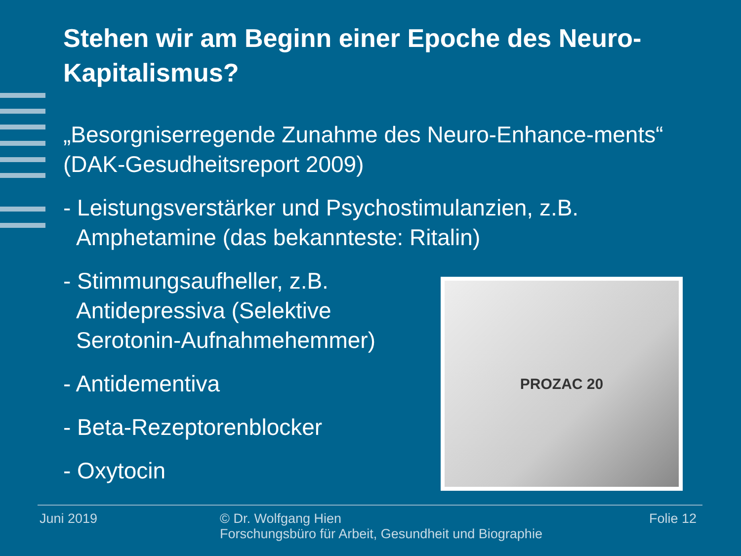Stehen wir am Beginn einer Epoche des Neuro-Kapitalismus?
„Besorgniserregende Zunahme des Neuro-Enhance-ments“ (DAK-Gesudheitsreport 2009)
- Leistungsverstärker und Psychostimulanzien, z.B.
Amphetamine (das bekannteste: Ritalin)
- Stimmungsaufheller, z.B.
Antidepressiva (Selektive
Serotonin-Aufnahmehemmer)
- Antidementiva
- Beta-Rezeptorenblocker
- Oxytocin
PROZAC 20
Juni 2019 © Dr. Wolfgang Hien
Forschungsbüro für Arbeit, Gesundheit und Biographie
Folie 12